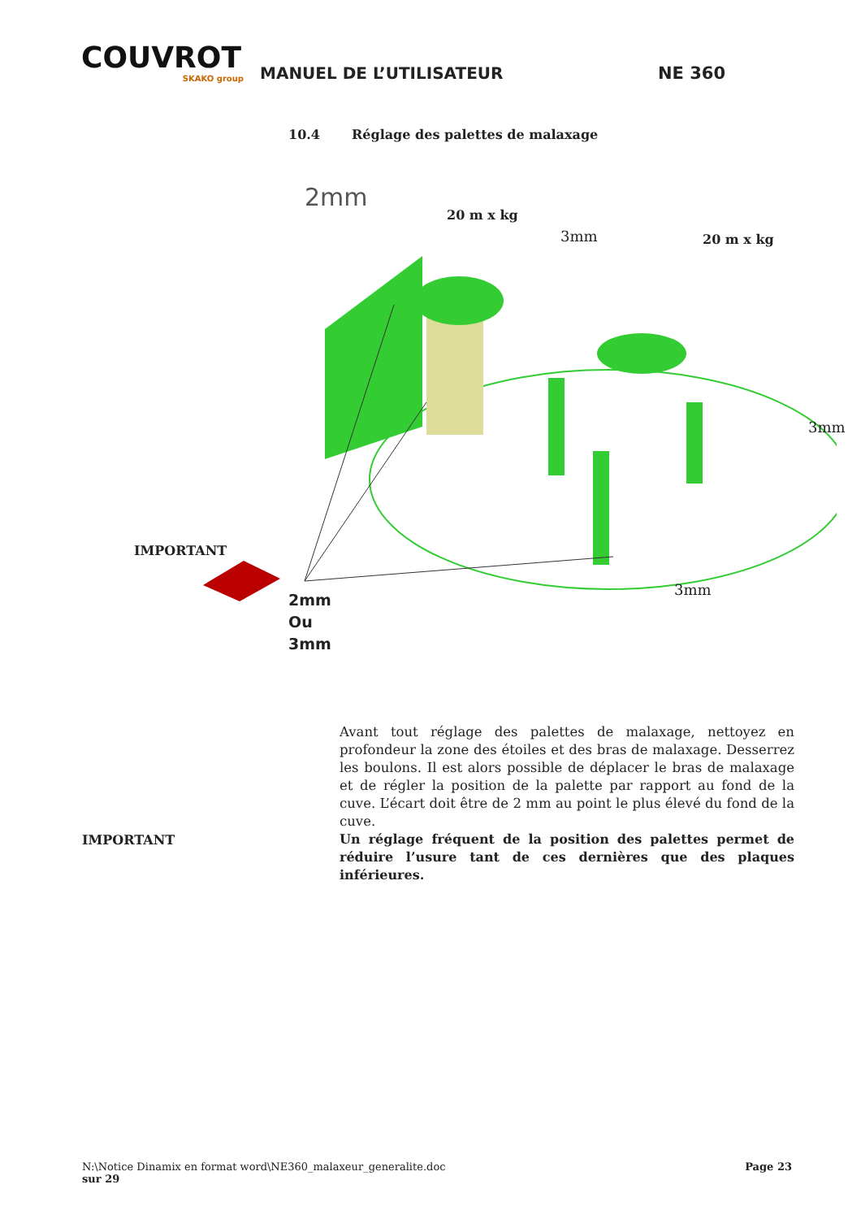COUVROT
SKAKO group
MANUEL DE L’UTILISATEUR
NE 360
10.4 Réglage des palettes de malaxage
2mm
20 m x kg
3mm 20 m x kg
3mm
3mm
2mm
Ou
3mm
IMPORTANT
Avant tout réglage des palettes de malaxage, nettoyez en profondeur la zone des étoiles et des bras de malaxage. Desserrez les boulons. Il est alors possible de déplacer le bras de malaxage et de régler la position de la palette par rapport au fond de la cuve. L’écart doit être de 2 mm au point le plus élevé du fond de la cuve.
IMPORTANT
Un réglage fréquent de la position des palettes permet de réduire l’usure tant de ces dernières que des plaques inférieures.
N:\Notice Dinamix en format word\NE360_malaxeur_generalite.doc
sur 29
Page 23